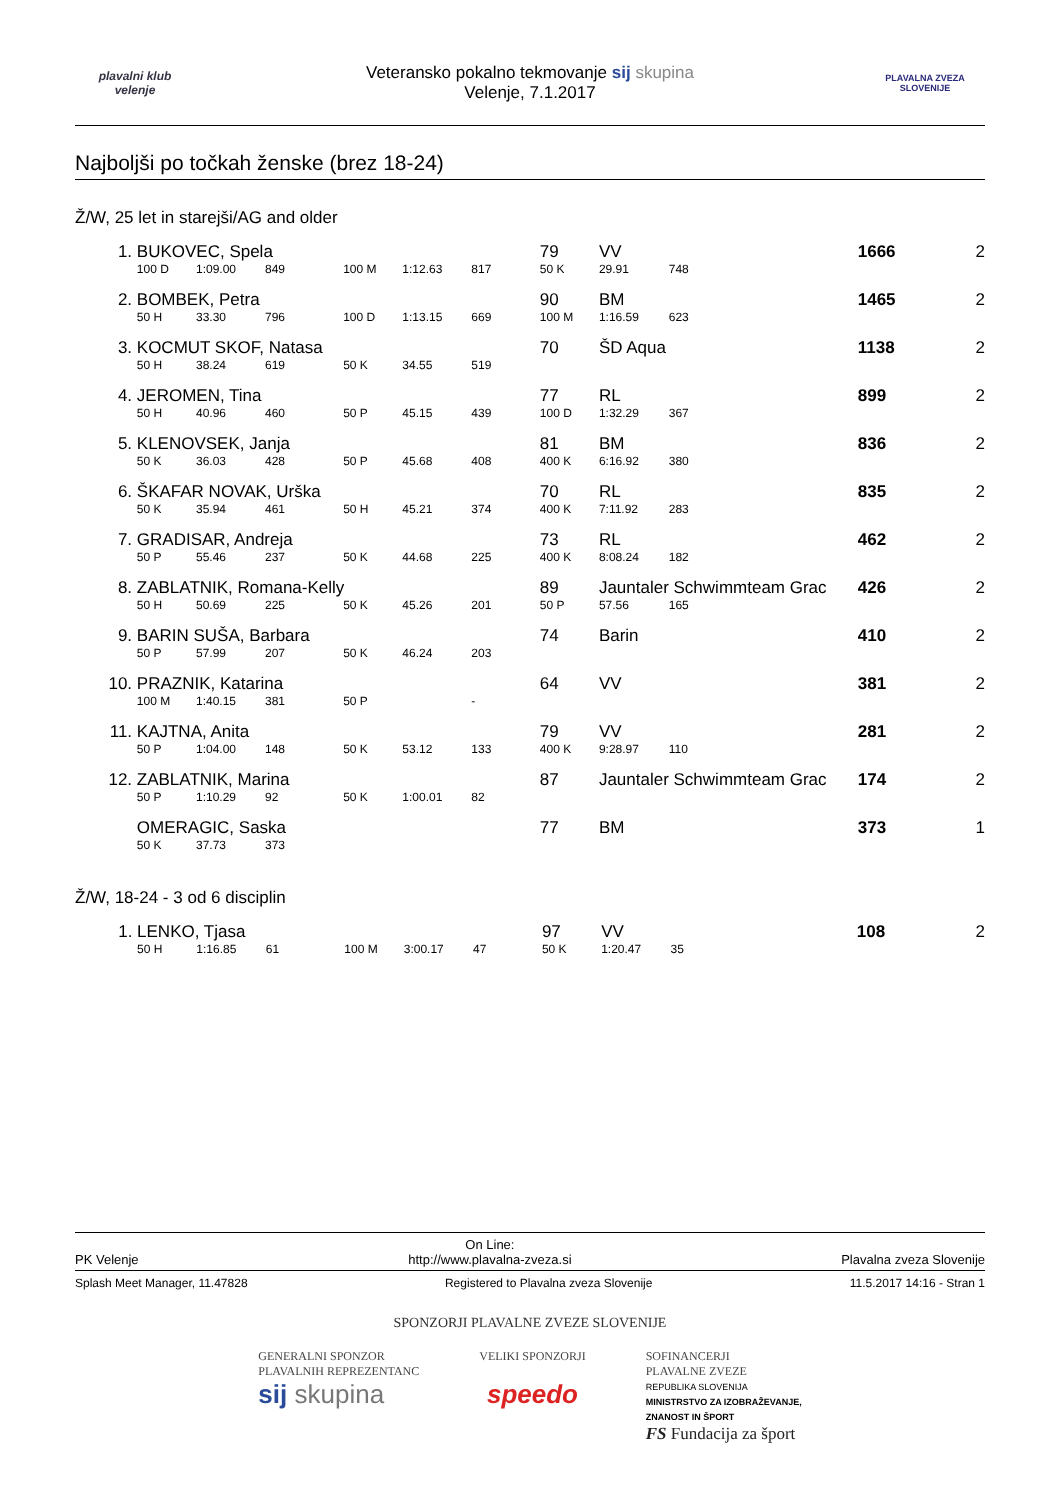plavalni klub
velenje
Veteransko pokalno tekmovanje sij skupina
Velenje, 7.1.2017
PLAVALNA ZVEZA SLOVENIJE
Najboljši po točkah ženske (brez 18-24)
Ž/W, 25 let in starejši/AG and older
| 1. | BUKOVEC, Spela | | | | | | 79 | VV | | 1666 | 2 |
| | 100 D | 1:09.00 | 849 | 100 M | 1:12.63 | 817 | 50 K | 29.91 | 748 | | |
| 2. | BOMBEK, Petra | | | | | | 90 | BM | | 1465 | 2 |
| | 50 H | 33.30 | 796 | 100 D | 1:13.15 | 669 | 100 M | 1:16.59 | 623 | | |
| 3. | KOCMUT SKOF, Natasa | | | | | | 70 | ŠD Aqua | | 1138 | 2 |
| | 50 H | 38.24 | 619 | 50 K | 34.55 | 519 | | | | | |
| 4. | JEROMEN, Tina | | | | | | 77 | RL | | 899 | 2 |
| | 50 H | 40.96 | 460 | 50 P | 45.15 | 439 | 100 D | 1:32.29 | 367 | | |
| 5. | KLENOVSEK, Janja | | | | | | 81 | BM | | 836 | 2 |
| | 50 K | 36.03 | 428 | 50 P | 45.68 | 408 | 400 K | 6:16.92 | 380 | | |
| 6. | ŠKAFAR NOVAK, Urška | | | | | | 70 | RL | | 835 | 2 |
| | 50 K | 35.94 | 461 | 50 H | 45.21 | 374 | 400 K | 7:11.92 | 283 | | |
| 7. | GRADISAR, Andreja | | | | | | 73 | RL | | 462 | 2 |
| | 50 P | 55.46 | 237 | 50 K | 44.68 | 225 | 400 K | 8:08.24 | 182 | | |
| 8. | ZABLATNIK, Romana-Kelly | | | | | | 89 | Jauntaler Schwimmteam Grac | | 426 | 2 |
| | 50 H | 50.69 | 225 | 50 K | 45.26 | 201 | 50 P | 57.56 | 165 | | |
| 9. | BARIN SUŠA, Barbara | | | | | | 74 | Barin | | 410 | 2 |
| | 50 P | 57.99 | 207 | 50 K | 46.24 | 203 | | | | | |
| 10. | PRAZNIK, Katarina | | | | | | 64 | VV | | 381 | 2 |
| | 100 M | 1:40.15 | 381 | 50 P | | - | | | | | |
| 11. | KAJTNA, Anita | | | | | | 79 | VV | | 281 | 2 |
| | 50 P | 1:04.00 | 148 | 50 K | 53.12 | 133 | 400 K | 9:28.97 | 110 | | |
| 12. | ZABLATNIK, Marina | | | | | | 87 | Jauntaler Schwimmteam Grac | | 174 | 2 |
| | 50 P | 1:10.29 | 92 | 50 K | 1:00.01 | 82 | | | | | |
| | OMERAGIC, Saska | | | | | | 77 | BM | | 373 | 1 |
| | 50 K | 37.73 | 373 | | | | | | | | |
Ž/W, 18-24 - 3 od 6 disciplin
| 1. | LENKO, Tjasa | | | | | | 97 | VV | | 108 | 2 |
| | 50 H | 1:16.85 | 61 | 100 M | 3:00.17 | 47 | 50 K | 1:20.47 | 35 | | |
PK Velenje On Line:
http://www.plavalna-zveza.si Plavalna zveza Slovenije
Splash Meet Manager, 11.47828 Registered to Plavalna zveza Slovenije 11.5.2017 14:16 - Stran 1
SPONZORJI PLAVALNE ZVEZE SLOVENIJE
GENERALNI SPONZOR
PLAVALNIH REPREZENTANC
sij skupina
VELIKI SPONZORJI
speedo
SOFINANCERJI
PLAVALNE ZVEZE
REPUBLIKA SLOVENIJA
MINISTRSTVO ZA IZOBRAŽEVANJE,
ZNANOST IN ŠPORT
FS Fundacija za šport